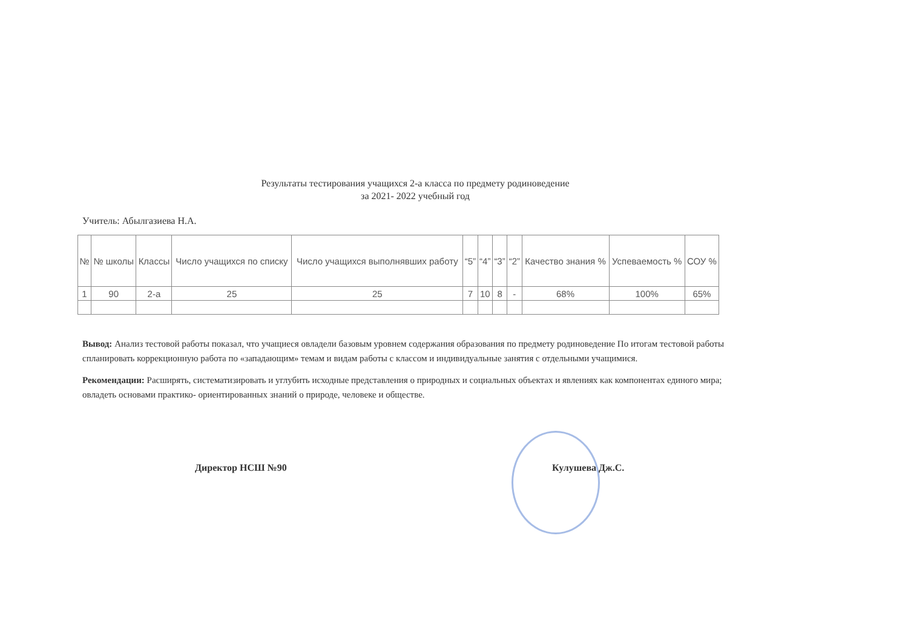Результаты тестирования учащихся 2-а класса по предмету родиноведение
за 2021- 2022 учебный год
Учитель: Абылгазиева Н.А.
| № | № школы | Классы | Число учащихся по списку | Число учащихся выполнявших работу | “5” | “4” | “3” | “2” | Качество знания % | Успеваемость % | СОУ % |
| --- | --- | --- | --- | --- | --- | --- | --- | --- | --- | --- | --- |
| 1 | 90 | 2-а | 25 | 25 | 7 | 10 | 8 | - | 68% | 100% | 65% |
Вывод: Анализ тестовой работы показал, что учащиеся овладели базовым уровнем содержания образования по предмету родиноведение По итогам тестовой работы спланировать коррекционную работа по «западающим» темам и видам работы с классом и индивидуальные занятия с отдельными учащимися.
Рекомендации: Расширять, систематизировать и углубить исходные представления о природных и социальных объектах и явлениях как компонентах единого мира; овладеть основами практико- ориентированных знаний о природе, человеке и обществе.
Директор НСШ №90 Кулушева Дж.С.